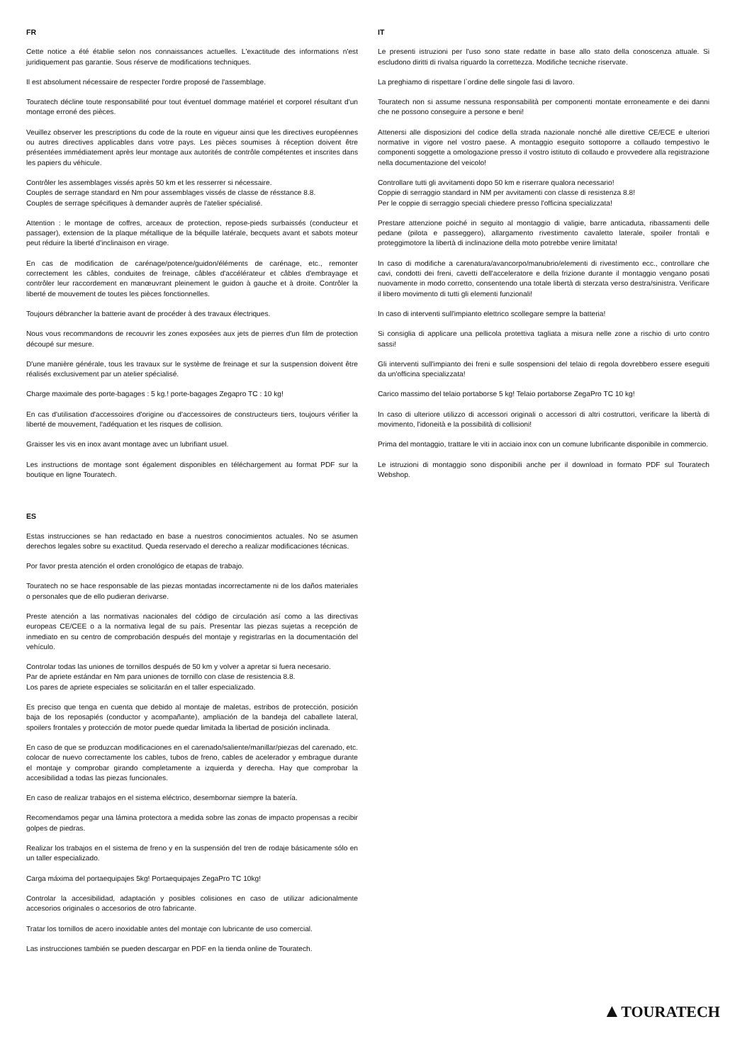FR
Cette notice a été établie selon nos connaissances actuelles. L'exactitude des informations n'est juridiquement pas garantie. Sous réserve de modifications techniques.
Il est absolument nécessaire de respecter l'ordre proposé de l'assemblage.
Touratech décline toute responsabilité pour tout éventuel dommage matériel et corporel résultant d'un montage erroné des pièces.
Veuillez observer les prescriptions du code de la route en vigueur ainsi que les directives européennes ou autres directives applicables dans votre pays. Les pièces soumises à réception doivent être présentées immédiatement après leur montage aux autorités de contrôle compétentes et inscrites dans les papiers du véhicule.
Contrôler les assemblages vissés après 50 km et les resserrer si nécessaire.
Couples de serrage standard en Nm pour assemblages vissés de classe de résstance 8.8.
Couples de serrage spécifiques à demander auprès de l'atelier spécialisé.
Attention : le montage de coffres, arceaux de protection, repose-pieds surbaissés (conducteur et passager), extension de la plaque métallique de la béquille latérale, becquets avant et sabots moteur peut réduire la liberté d'inclinaison en virage.
En cas de modification de carénage/potence/guidon/éléments de carénage, etc., remonter correctement les câbles, conduites de freinage, câbles d'accélérateur et câbles d'embrayage et contrôler leur raccordement en manœuvrant pleinement le guidon à gauche et à droite. Contrôler la liberté de mouvement de toutes les pièces fonctionnelles.
Toujours débrancher la batterie avant de procéder à des travaux électriques.
Nous vous recommandons de recouvrir les zones exposées aux jets de pierres d'un film de protection découpé sur mesure.
D'une manière générale, tous les travaux sur le système de freinage et sur la suspension doivent être réalisés exclusivement par un atelier spécialisé.
Charge maximale des porte-bagages : 5 kg.! porte-bagages Zegapro TC : 10 kg!
En cas d'utilisation d'accessoires d'origine ou d'accessoires de constructeurs tiers, toujours vérifier la liberté de mouvement, l'adéquation et les risques de collision.
Graisser les vis en inox avant montage avec un lubrifiant usuel.
Les instructions de montage sont également disponibles en téléchargement au format PDF sur la boutique en ligne Touratech.
IT
Le presenti istruzioni per l'uso sono state redatte in base allo stato della conoscenza attuale. Si escludono diritti di rivalsa riguardo la correttezza. Modifiche tecniche riservate.
La preghiamo di rispettare l`ordine delle singole fasi di lavoro.
Touratech non si assume nessuna responsabilità per componenti montate erroneamente e dei danni che ne possono conseguire a persone e beni!
Attenersi alle disposizioni del codice della strada nazionale nonché alle direttive CE/ECE e ulteriori normative in vigore nel vostro paese. A montaggio eseguito sottoporre a collaudo tempestivo le componenti soggette a omologazione presso il vostro istituto di collaudo e provvedere alla registrazione nella documentazione del veicolo!
Controllare tutti gli avvitamenti dopo 50 km e riserrare qualora necessario!
Coppie di serraggio standard in NM per avvitamenti con classe di resistenza 8.8!
Per le coppie di serraggio speciali chiedere presso l'officina specializzata!
Prestare attenzione poiché in seguito al montaggio di valigie, barre anticaduta, ribassamenti delle pedane (pilota e passeggero), allargamento rivestimento cavaletto laterale, spoiler frontali e proteggimotore la libertà di inclinazione della moto potrebbe venire limitata!
In caso di modifiche a carenatura/avancorpo/manubrio/elementi di rivestimento ecc., controllare che cavi, condotti dei freni, cavetti dell'acceleratore e della frizione durante il montaggio vengano posati nuovamente in modo corretto, consentendo una totale libertà di sterzata verso destra/sinistra. Verificare il libero movimento di tutti gli elementi funzionali!
In caso di interventi sull'impianto elettrico scollegare sempre la batteria!
Si consiglia di applicare una pellicola protettiva tagliata a misura nelle zone a rischio di urto contro sassi!
Gli interventi sull'impianto dei freni e sulle sospensioni del telaio di regola dovrebbero essere eseguiti da un'officina specializzata!
Carico massimo del telaio portaborse 5 kg! Telaio portaborse ZegaPro TC 10 kg!
In caso di ulteriore utilizzo di accessori originali o accessori di altri costruttori, verificare la libertà di movimento, l'idoneità e la possibilità di collisioni!
Prima del montaggio, trattare le viti in acciaio inox con un comune lubrificante disponibile in commercio.
Le istruzioni di montaggio sono disponibili anche per il download in formato PDF sul Touratech Webshop.
ES
Estas instrucciones se han redactado en base a nuestros conocimientos actuales. No se asumen derechos legales sobre su exactitud. Queda reservado el derecho a realizar modificaciones técnicas.
Por favor presta atención el orden cronológico de etapas de trabajo.
Touratech no se hace responsable de las piezas montadas incorrectamente ni de los daños materiales o personales que de ello pudieran derivarse.
Preste atención a las normativas nacionales del código de circulación así como a las directivas europeas CE/CEE o a la normativa legal de su país. Presentar las piezas sujetas a recepción de inmediato en su centro de comprobación después del montaje y registrarlas en la documentación del vehículo.
Controlar todas las uniones de tornillos después de 50 km y volver a apretar si fuera necesario.
Par de apriete estándar en Nm para uniones de tornillo con clase de resistencia 8.8.
Los pares de apriete especiales se solicitarán en el taller especializado.
Es preciso que tenga en cuenta que debido al montaje de maletas, estribos de protección, posición baja de los reposapiés (conductor y acompañante), ampliación de la bandeja del caballete lateral, spoilers frontales y protección de motor puede quedar limitada la libertad de posición inclinada.
En caso de que se produzcan modificaciones en el carenado/saliente/manillar/piezas del carenado, etc. colocar de nuevo correctamente los cables, tubos de freno, cables de acelerador y embrague durante el montaje y comprobar girando completamente a izquierda y derecha. Hay que comprobar la accesibilidad a todas las piezas funcionales.
En caso de realizar trabajos en el sistema eléctrico, desembornar siempre la batería.
Recomendamos pegar una lámina protectora a medida sobre las zonas de impacto propensas a recibir golpes de piedras.
Realizar los trabajos en el sistema de freno y en la suspensión del tren de rodaje básicamente sólo en un taller especializado.
Carga máxima del portaequipajes 5kg! Portaequipajes ZegaPro TC 10kg!
Controlar la accesibilidad, adaptación y posibles colisiones en caso de utilizar adicionalmente accesorios originales o accesorios de otro fabricante.
Tratar los tornillos de acero inoxidable antes del montaje con lubricante de uso comercial.
Las instrucciones también se pueden descargar en PDF en la tienda online de Touratech.
▲TOURATECH